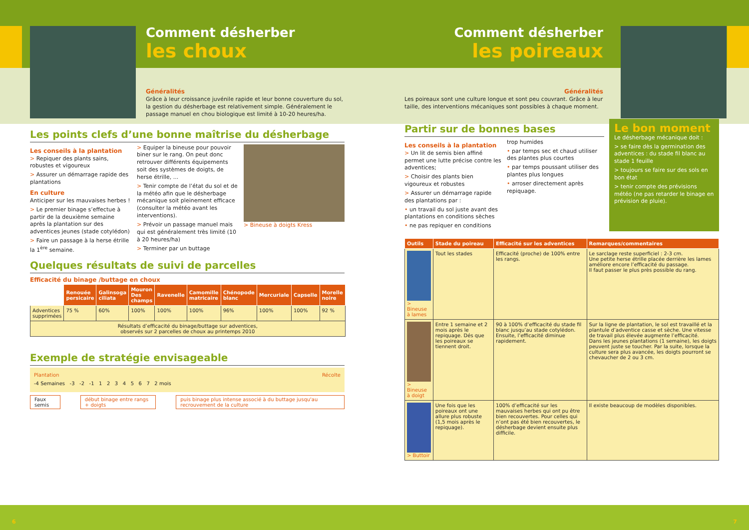Comment désherber
les choux
Généralités
Grâce à leur croissance juvénile rapide et leur bonne couverture du sol, la gestion du désherbage est relativement simple. Généralement le passage manuel en chou biologique est limité à 10-20 heures/ha.
Les points clefs d’une bonne maîtrise du désherbage
Les conseils à la plantation
> Repiquer des plants sains, robustes et vigoureux
> Assurer un démarrage rapide des plantations
En culture
Anticiper sur les mauvaises herbes !
> Le premier binage s’effectue à partir de la deuxième semaine après la plantation sur des adventices jeunes (stade cotylédon)
> Faire un passage à la herse étrille la 1<sup>ère</sup> semaine.
> Equiper la bineuse pour pouvoir biner sur le rang. On peut donc retrouver différents équipements soit des systèmes de doigts, de herse étrille, ...
> Tenir compte de l’état du sol et de la météo afin que le désherbage mécanique soit pleinement efficace (consulter la météo avant les interventions).
> Prévoir un passage manuel mais qui est généralement très limité (10 à 20 heures/ha)
> Terminer par un buttage
> Bineuse à doigts Kress
Quelques résultats de suivi de parcelles
Efficacité du binage /buttage en choux
| | Renouée persicaire | Galinsoga ciliata | Mouron Des champs | Ravenelle | Camomille matricaire | Chénopode blanc | Mercuriale | Capselle | Morelle noire |
| --- | --- | --- | --- | --- | --- | --- | --- | --- | --- |
| Adventices supprimées | 75 % | 60% | 100% | 100% | 100% | 96% | 100% | 100% | 92 % |
| Résultats d’efficacité du binage/buttage sur adventices, observés sur 2 parcelles de choux au printemps 2010 | | | | | | | | | |
Exemple de stratégie envisageable
Plantation Récolte
-4 Semaines -3 -2 -1 1 2 3 4 5 6 7 2 mois
Faux semis début binage entre rangs + doigts puis binage plus intense associé à du buttage jusqu'au recrouvement de la culture
Comment désherber
les poireaux
Généralités
Les poireaux sont une culture longue et sont peu couvrant. Grâce à leur taille, des interventions mécaniques sont possibles à chaque moment.
Partir sur de bonnes bases
Les conseils à la plantation
> Un lit de semis bien affiné permet une lutte précise contre les adventices;
> Choisir des plants bien vigoureux et robustes
> Assurer un démarrage rapide des plantations par :
• un travail du sol juste avant des plantations en conditions sèches
• ne pas repiquer en conditions
trop humides
• par temps sec et chaud utiliser des plantes plus courtes
• par temps poussant utiliser des plantes plus longues
• arroser directement après repiquage.
Le bon moment
Le désherbage mécanique doit :
> se faire dès la germination des adventices : du stade fil blanc au stade 1 feuille
> toujours se faire sur des sols en bon état
> tenir compte des prévisions météo (ne pas retarder le binage en prévision de pluie).
| Outils | Stade du poireau | Efficacité sur les adventices | Remarques/commentaires |
| --- | --- | --- | --- |
| > Bineuse à lames | Tout les stades | Efficacité (proche) de 100% entre les rangs. | Le sarclage reste superficiel : 2-3 cm. Une petite herse étrille placée derrière les lames améliore encore l’efficacité du passage. Il faut passer le plus près possible du rang. |
| > Bineuse à doigt | Entre 1 semaine et 2 mois après le repiquage. Dés que les poireaux se tiennent droit. | 90 à 100% d’efficacité du stade fil blanc jusqu’au stade cotylédon. Ensuite, l’efficacité diminue rapidement. | Sur la ligne de plantation, le sol est travaillé et la plantule d’adventice casse et sèche. Une vitesse de travail plus élevée augmente l’efficacité. Dans les jeunes plantations (1 semaine), les doigts peuvent juste se toucher. Par la suite, lorsque la culture sera plus avancée, les doigts pourront se chevaucher de 2 ou 3 cm. |
| > Buttoir | Une fois que les poireaux ont une allure plus robuste (1,5 mois après le repiquage). | 100% d’efficacité sur les mauvaises herbes qui ont pu être bien recouvertes. Pour celles qui n’ont pas été bien recouvertes, le désherbage devient ensuite plus difficile. | Il existe beaucoup de modèles disponibles. |
6 7